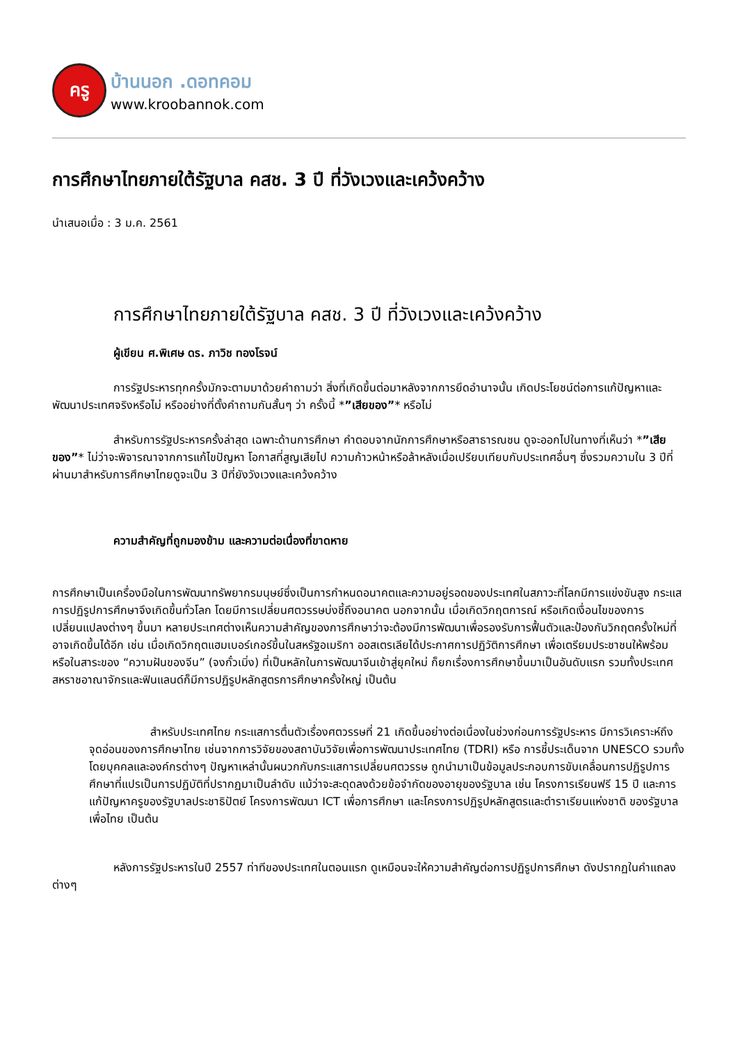ครู
บ้านนอก .ดอทคอม
www.kroobannok.com
การศึกษาไทยภายใต้รัฐบาล คสช. 3 ปี ที่วังเวงและเคว้งคว้าง
นำเสนอเมื่อ : 3 ม.ค. 2561
การศึกษาไทยภายใต้รัฐบาล คสช. 3 ปี ที่วังเวงและเคว้งคว้าง
ผู้เขียน ศ.พิเศษ ดร. ภาวิช ทองโรจน์
การรัฐประหารทุกครั้งมักจะตามมาด้วยคำถามว่า สิ่งที่เกิดขึ้นต่อมาหลังจากการยึดอำนาจนั้น เกิดประโยชน์ต่อการแก้ปัญหาและพัฒนาประเทศจริงหรือไม่ หรืออย่างที่ตั้งคำถามกันสั้นๆ ว่า ครั้งนี้ *”เสียของ”* หรือไม่
สำหรับการรัฐประหารครั้งล่าสุด เฉพาะด้านการศึกษา คำตอบจากนักการศึกษาหรือสาธารณชน ดูจะออกไปในทางที่เห็นว่า *”เสียของ”* ไม่ว่าจะพิจารณาจากการแก้ไขปัญหา โอกาสที่สูญเสียไป ความก้าวหน้าหรือล้าหลังเมื่อเปรียบเทียบกับประเทศอื่นๆ ซึ่งรวมความใน 3 ปีที่ผ่านมาสำหรับการศึกษาไทยดูจะเป็น 3 ปีที่ยังวังเวงและเคว้งคว้าง
ความสำคัญที่ถูกมองข้าม และความต่อเนื่องที่ขาดหาย
การศึกษาเป็นเครื่องมือในการพัฒนาทรัพยากรมนุษย์ซึ่งเป็นการกำหนดอนาคตและความอยู่รอดของประเทศในสภาวะที่โลกมีการแข่งขันสูง กระแสการปฏิรูปการศึกษาจึงเกิดขึ้นทั่วโลก โดยมีการเปลี่ยนศตวรรษบ่งชี้ถึงอนาคต นอกจากนั้น เมื่อเกิดวิกฤตการณ์ หรือเกิดเงื่อนไขของการเปลี่ยนแปลงต่างๆ ขึ้นมา หลายประเทศต่างเห็นความสำคัญของการศึกษาว่าจะต้องมีการพัฒนาเพื่อรองรับการฟื้นตัวและป้องกันวิกฤตครั้งใหม่ที่อาจเกิดขึ้นได้อีก เช่น เมื่อเกิดวิกฤตแฮมเบอร์เกอร์ขึ้นในสหรัฐอเมริกา ออสเตรเลียได้ประกาศการปฏิวัติการศึกษา เพื่อเตรียมประชาชนให้พร้อม หรือในสาระของ “ความฝันของจีน” (จงกั๋วเมิ่ง) ที่เป็นหลักในการพัฒนาจีนเข้าสู่ยุคใหม่ ก็ยกเรื่องการศึกษาขึ้นมาเป็นอันดับแรก รวมทั้งประเทศสหราชอาณาจักรและฟินแลนด์ก็มีการปฏิรูปหลักสูตรการศึกษาครั้งใหญ่ เป็นต้น
สำหรับประเทศไทย กระแสการตื่นตัวเรื่องศตวรรษที่ 21 เกิดขึ้นอย่างต่อเนื่องในช่วงก่อนการรัฐประหาร มีการวิเคราะห์ถึงจุดอ่อนของการศึกษาไทย เช่นจากการวิจัยของสถาบันวิจัยเพื่อการพัฒนาประเทศไทย (TDRI) หรือ การชี้ประเด็นจาก UNESCO รวมทั้งโดยบุคคลและองค์กรต่างๆ ปัญหาเหล่านั้นผนวกกับกระแสการเปลี่ยนศตวรรษ ถูกนำมาเป็นข้อมูลประกอบการขับเคลื่อนการปฏิรูปการศึกษาที่แปรเป็นการปฏิบัติที่ปรากฏมาเป็นลำดับ แม้ว่าจะสะดุดลงด้วยข้อจำกัดของอายุของรัฐบาล เช่น โครงการเรียนฟรี 15 ปี และการแก้ปัญหาครูของรัฐบาลประชาธิปัตย์ โครงการพัฒนา ICT เพื่อการศึกษา และโครงการปฏิรูปหลักสูตรและตำราเรียนแห่งชาติ ของรัฐบาลเพื่อไทย เป็นต้น
หลังการรัฐประหารในปี 2557 ท่าทีของประเทศในตอนแรก ดูเหมือนจะให้ความสำคัญต่อการปฏิรูปการศึกษา ดังปรากฏในคำแถลงต่างๆ